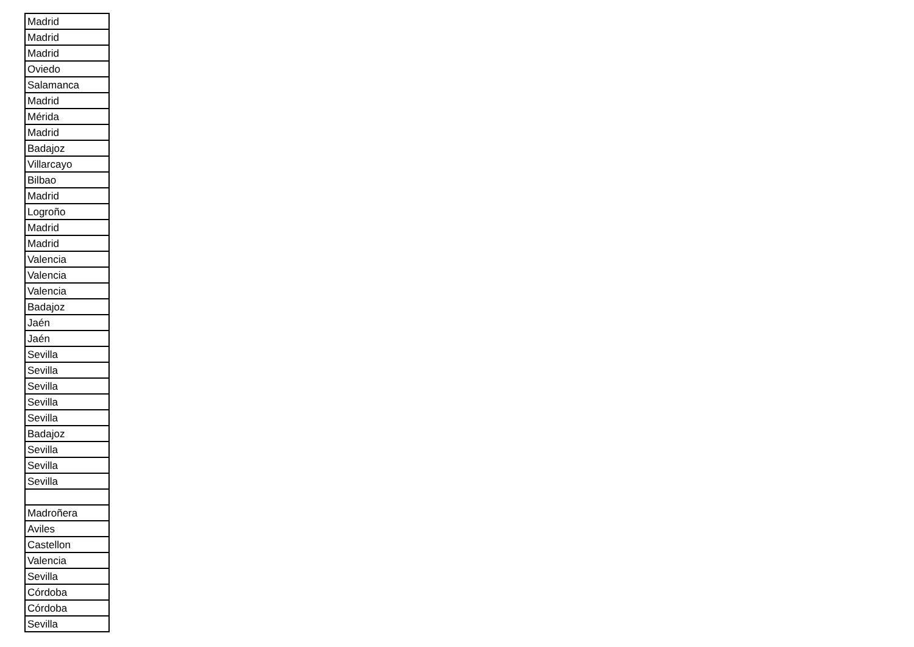| Madrid |
| Madrid |
| Madrid |
| Oviedo |
| Salamanca |
| Madrid |
| Mérida |
| Madrid |
| Badajoz |
| Villarcayo |
| Bilbao |
| Madrid |
| Logroño |
| Madrid |
| Madrid |
| Valencia |
| Valencia |
| Valencia |
| Badajoz |
| Jaén |
| Jaén |
| Sevilla |
| Sevilla |
| Sevilla |
| Sevilla |
| Sevilla |
| Badajoz |
| Sevilla |
| Sevilla |
| Sevilla |
| Madroñera |
| Aviles |
| Castellon |
| Valencia |
| Sevilla |
| Córdoba |
| Córdoba |
| Sevilla |